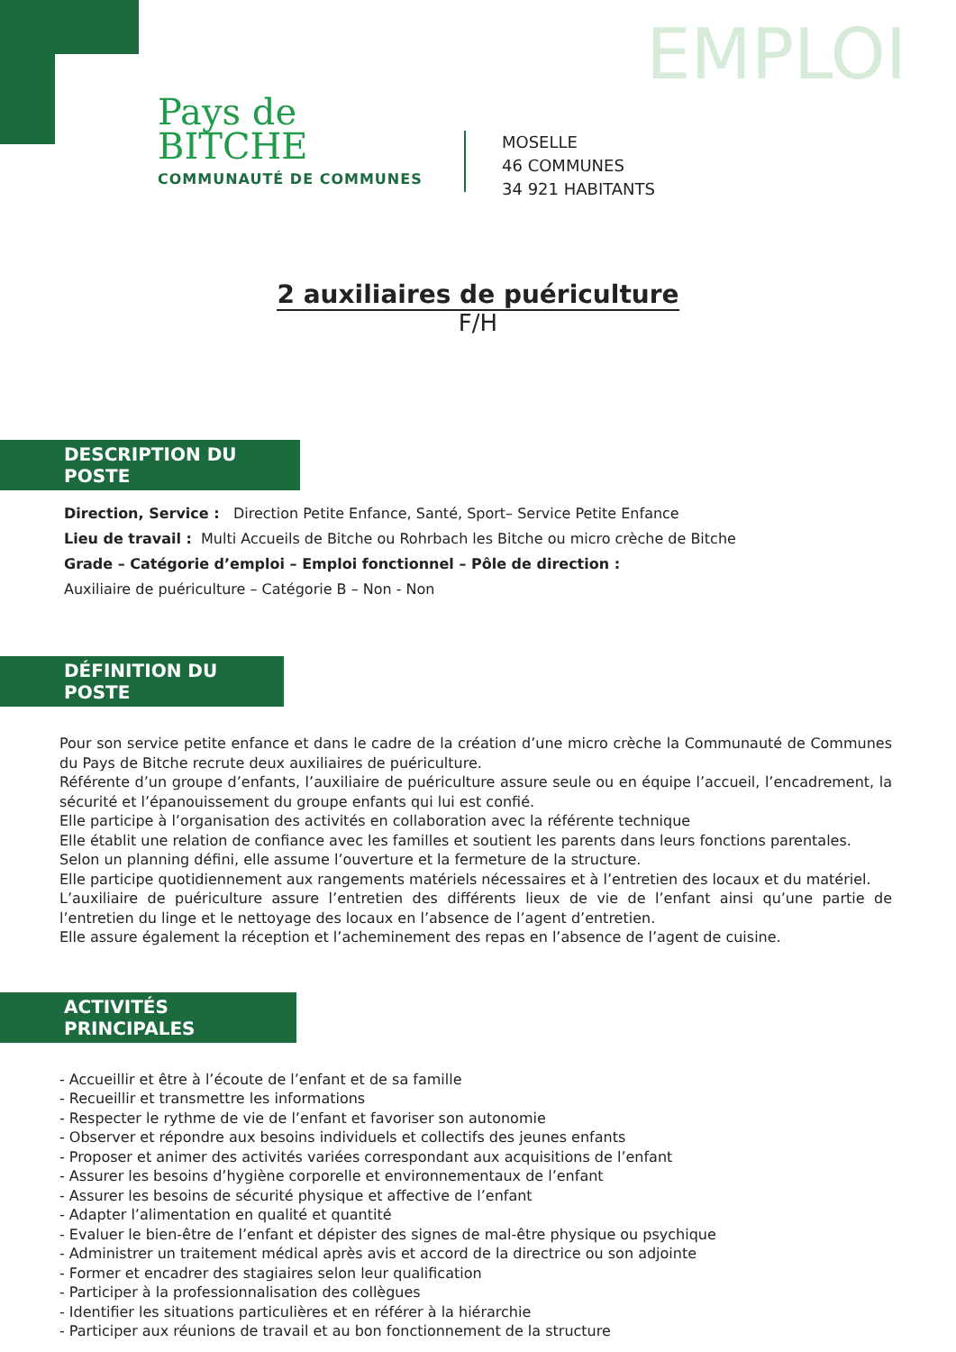EMPLOI
Pays de
BITCHE
COMMUNAUTÉ DE COMMUNES
MOSELLE
46 COMMUNES
34 921 HABITANTS
2 auxiliaires de puériculture
F/H
DESCRIPTION DU POSTE
Direction, Service : Direction Petite Enfance, Santé, Sport– Service Petite Enfance
Lieu de travail : Multi Accueils de Bitche ou Rohrbach les Bitche ou micro crèche de Bitche
Grade – Catégorie d’emploi – Emploi fonctionnel – Pôle de direction :
Auxiliaire de puériculture – Catégorie B – Non - Non
DÉFINITION DU POSTE
Pour son service petite enfance et dans le cadre de la création d’une micro crèche la Communauté de Communes du Pays de Bitche recrute deux auxiliaires de puériculture.
Référente d’un groupe d’enfants, l’auxiliaire de puériculture assure seule ou en équipe l’accueil, l’encadrement, la sécurité et l’épanouissement du groupe enfants qui lui est confié.
Elle participe à l’organisation des activités en collaboration avec la référente technique
Elle établit une relation de confiance avec les familles et soutient les parents dans leurs fonctions parentales.
Selon un planning défini, elle assume l’ouverture et la fermeture de la structure.
Elle participe quotidiennement aux rangements matériels nécessaires et à l’entretien des locaux et du matériel.
L’auxiliaire de puériculture assure l’entretien des différents lieux de vie de l’enfant ainsi qu’une partie de l’entretien du linge et le nettoyage des locaux en l’absence de l’agent d’entretien.
Elle assure également la réception et l’acheminement des repas en l’absence de l’agent de cuisine.
ACTIVITÉS PRINCIPALES
- Accueillir et être à l’écoute de l’enfant et de sa famille
- Recueillir et transmettre les informations
- Respecter le rythme de vie de l’enfant et favoriser son autonomie
- Observer et répondre aux besoins individuels et collectifs des jeunes enfants
- Proposer et animer des activités variées correspondant aux acquisitions de l’enfant
- Assurer les besoins d’hygiène corporelle et environnementaux de l’enfant
- Assurer les besoins de sécurité physique et affective de l’enfant
- Adapter l’alimentation en qualité et quantité
- Evaluer le bien-être de l’enfant et dépister des signes de mal-être physique ou psychique
- Administrer un traitement médical après avis et accord de la directrice ou son adjointe
- Former et encadrer des stagiaires selon leur qualification
- Participer à la professionnalisation des collègues
- Identifier les situations particulières et en référer à la hiérarchie
- Participer aux réunions de travail et au bon fonctionnement de la structure